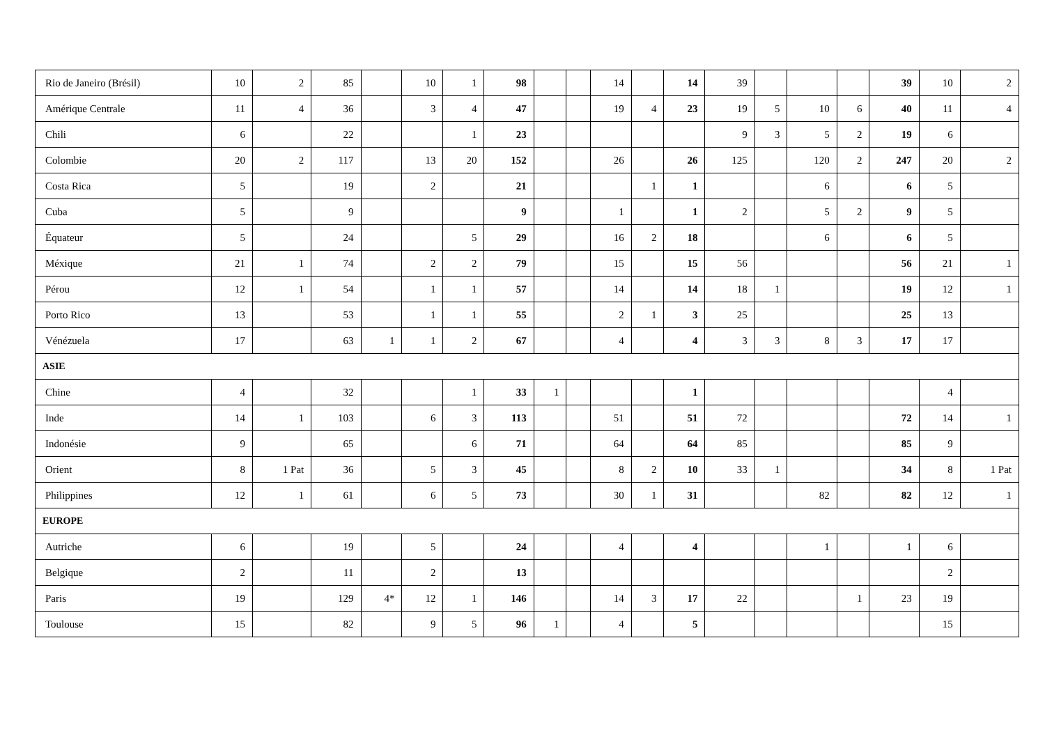| Rio de Janeiro (Brésil) | 10 | 2 | 85 | | 10 | 1 | 98 | | | 14 | | 14 | 39 | | | | 39 | 10 | 2 |
| Amérique Centrale | 11 | 4 | 36 | | 3 | 4 | 47 | | | 19 | 4 | 23 | 19 | 5 | 10 | 6 | 40 | 11 | 4 |
| Chili | 6 | | 22 | | | 1 | 23 | | | | | | 9 | 3 | 5 | 2 | 19 | 6 | |
| Colombie | 20 | 2 | 117 | | 13 | 20 | 152 | | | 26 | | 26 | 125 | | 120 | 2 | 247 | 20 | 2 |
| Costa Rica | 5 | | 19 | | 2 | | 21 | | | | 1 | 1 | | | 6 | | 6 | 5 | |
| Cuba | 5 | | 9 | | | | 9 | | | 1 | | 1 | 2 | | 5 | 2 | 9 | 5 | |
| Équateur | 5 | | 24 | | | 5 | 29 | | | 16 | 2 | 18 | | | 6 | | 6 | 5 | |
| Méxique | 21 | 1 | 74 | | 2 | 2 | 79 | | | 15 | | 15 | 56 | | | | 56 | 21 | 1 |
| Pérou | 12 | 1 | 54 | | 1 | 1 | 57 | | | 14 | | 14 | 18 | 1 | | | 19 | 12 | 1 |
| Porto Rico | 13 | | 53 | | 1 | 1 | 55 | | | 2 | 1 | 3 | 25 | | | | 25 | 13 | |
| Vénézuela | 17 | | 63 | 1 | 1 | 2 | 67 | | | 4 | | 4 | 3 | 3 | 8 | 3 | 17 | 17 | |
| ASIE | | | | | | | | | | | | | | | | | | | |
| Chine | 4 | | 32 | | | 1 | 33 | 1 | | | | 1 | | | | | | 4 | |
| Inde | 14 | 1 | 103 | | 6 | 3 | 113 | | | 51 | | 51 | 72 | | | | 72 | 14 | 1 |
| Indonésie | 9 | | 65 | | | 6 | 71 | | | 64 | | 64 | 85 | | | | 85 | 9 | |
| Orient | 8 | 1 Pat | 36 | | 5 | 3 | 45 | | | 8 | 2 | 10 | 33 | 1 | | | 34 | 8 | 1 Pat |
| Philippines | 12 | 1 | 61 | | 6 | 5 | 73 | | | 30 | 1 | 31 | | | 82 | | 82 | 12 | 1 |
| EUROPE | | | | | | | | | | | | | | | | | | | |
| Autriche | 6 | | 19 | | 5 | | 24 | | | 4 | | 4 | | | 1 | | 1 | 6 | |
| Belgique | 2 | | 11 | | 2 | | 13 | | | | | | | | | | | 2 | |
| Paris | 19 | | 129 | 4* | 12 | 1 | 146 | | | 14 | 3 | 17 | 22 | | | 1 | 23 | 19 | |
| Toulouse | 15 | | 82 | | 9 | 5 | 96 | 1 | | 4 | | 5 | | | | | | 15 | |